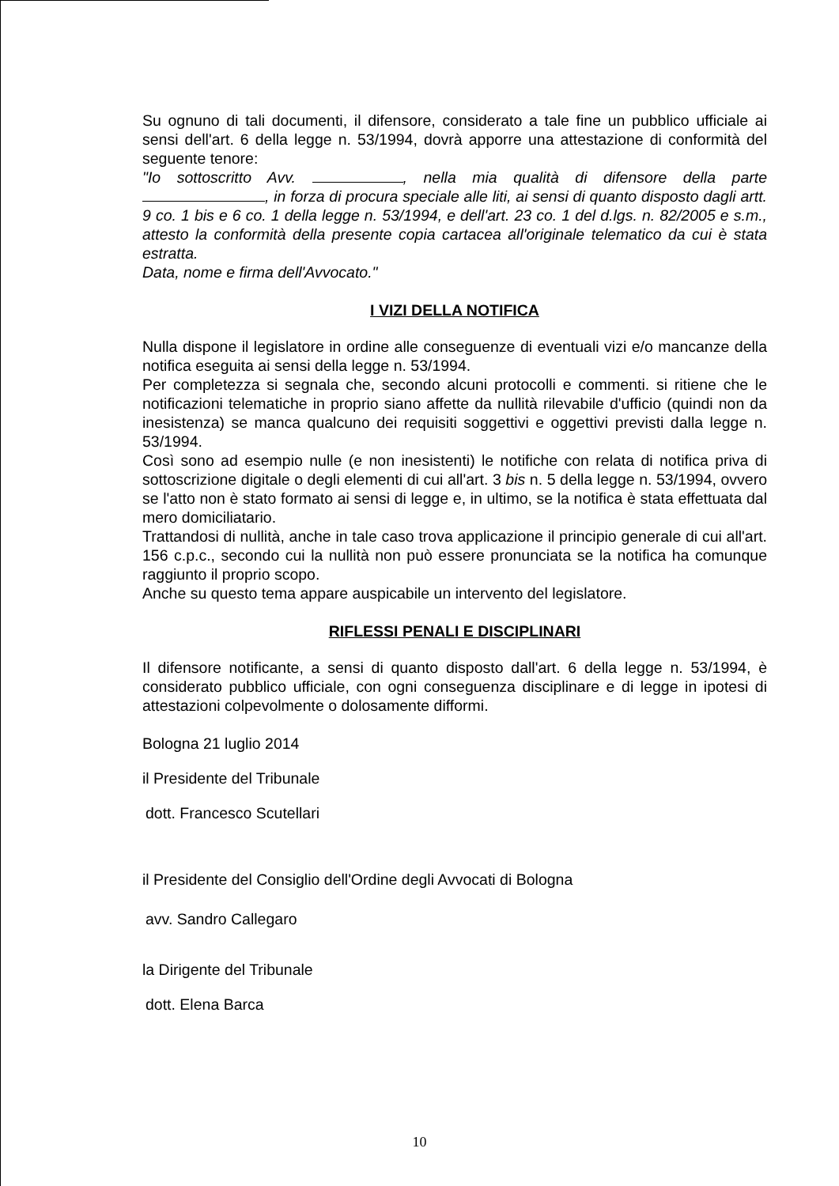Su ognuno di tali documenti, il difensore, considerato a tale fine un pubblico ufficiale ai sensi dell'art. 6 della legge n. 53/1994, dovrà apporre una attestazione di conformità del seguente tenore:
"Io sottoscritto Avv. , nella mia qualità di difensore della parte , in forza di procura speciale alle liti, ai sensi di quanto disposto dagli artt. 9 co. 1 bis e 6 co. 1 della legge n. 53/1994, e dell'art. 23 co. 1 del d.lgs. n. 82/2005 e s.m., attesto la conformità della presente copia cartacea all'originale telematico da cui è stata estratta.
Data, nome e firma dell'Avvocato."
I VIZI DELLA NOTIFICA
Nulla dispone il legislatore in ordine alle conseguenze di eventuali vizi e/o mancanze della notifica eseguita ai sensi della legge n. 53/1994.
Per completezza si segnala che, secondo alcuni protocolli e commenti. si ritiene che le notificazioni telematiche in proprio siano affette da nullità rilevabile d'ufficio (quindi non da inesistenza) se manca qualcuno dei requisiti soggettivi e oggettivi previsti dalla legge n. 53/1994.
Così sono ad esempio nulle (e non inesistenti) le notifiche con relata di notifica priva di sottoscrizione digitale o degli elementi di cui all'art. 3 bis n. 5 della legge n. 53/1994, ovvero se l'atto non è stato formato ai sensi di legge e, in ultimo, se la notifica è stata effettuata dal mero domiciliatario.
Trattandosi di nullità, anche in tale caso trova applicazione il principio generale di cui all'art. 156 c.p.c., secondo cui la nullità non può essere pronunciata se la notifica ha comunque raggiunto il proprio scopo.
Anche su questo tema appare auspicabile un intervento del legislatore.
RIFLESSI PENALI E DISCIPLINARI
Il difensore notificante, a sensi di quanto disposto dall'art. 6 della legge n. 53/1994, è considerato pubblico ufficiale, con ogni conseguenza disciplinare e di legge in ipotesi di attestazioni colpevolmente o dolosamente difformi.
Bologna 21 luglio 2014
il Presidente del Tribunale
dott. Francesco Scutellari
il Presidente del Consiglio dell'Ordine degli Avvocati di Bologna
avv. Sandro Callegaro
la Dirigente del Tribunale
dott. Elena Barca
10